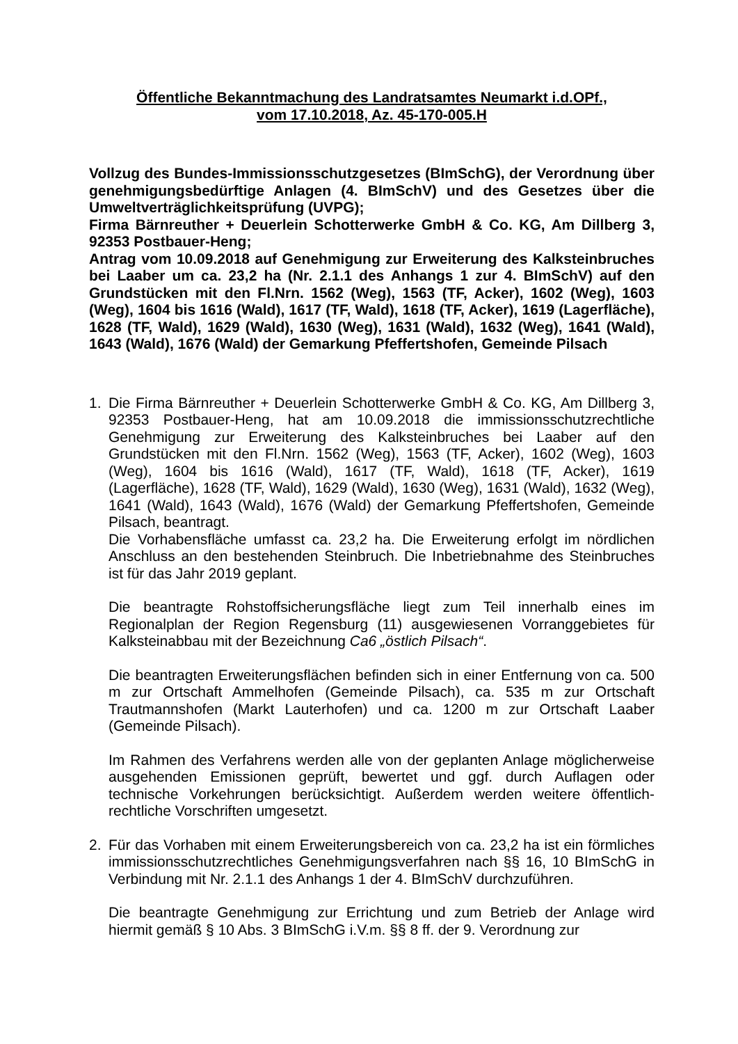Öffentliche Bekanntmachung des Landratsamtes Neumarkt i.d.OPf.,
vom 17.10.2018, Az. 45-170-005.H
Vollzug des Bundes-Immissionsschutzgesetzes (BImSchG), der Verordnung über genehmigungsbedürftige Anlagen (4. BImSchV) und des Gesetzes über die Umweltverträglichkeitsprüfung (UVPG);
Firma Bärnreuther + Deuerlein Schotterwerke GmbH & Co. KG, Am Dillberg 3, 92353 Postbauer-Heng;
Antrag vom 10.09.2018 auf Genehmigung zur Erweiterung des Kalksteinbruches bei Laaber um ca. 23,2 ha (Nr. 2.1.1 des Anhangs 1 zur 4. BImSchV) auf den Grundstücken mit den Fl.Nrn. 1562 (Weg), 1563 (TF, Acker), 1602 (Weg), 1603 (Weg), 1604 bis 1616 (Wald), 1617 (TF, Wald), 1618 (TF, Acker), 1619 (Lagerfläche), 1628 (TF, Wald), 1629 (Wald), 1630 (Weg), 1631 (Wald), 1632 (Weg), 1641 (Wald), 1643 (Wald), 1676 (Wald) der Gemarkung Pfeffertshofen, Gemeinde Pilsach
1. Die Firma Bärnreuther + Deuerlein Schotterwerke GmbH & Co. KG, Am Dillberg 3, 92353 Postbauer-Heng, hat am 10.09.2018 die immissionsschutzrechtliche Genehmigung zur Erweiterung des Kalksteinbruches bei Laaber auf den Grundstücken mit den Fl.Nrn. 1562 (Weg), 1563 (TF, Acker), 1602 (Weg), 1603 (Weg), 1604 bis 1616 (Wald), 1617 (TF, Wald), 1618 (TF, Acker), 1619 (Lagerfläche), 1628 (TF, Wald), 1629 (Wald), 1630 (Weg), 1631 (Wald), 1632 (Weg), 1641 (Wald), 1643 (Wald), 1676 (Wald) der Gemarkung Pfeffertshofen, Gemeinde Pilsach, beantragt.
Die Vorhabensfläche umfasst ca. 23,2 ha. Die Erweiterung erfolgt im nördlichen Anschluss an den bestehenden Steinbruch. Die Inbetriebnahme des Steinbruches ist für das Jahr 2019 geplant.
Die beantragte Rohstoffsicherungsfläche liegt zum Teil innerhalb eines im Regionalplan der Region Regensburg (11) ausgewiesenen Vorranggebietes für Kalksteinabbau mit der Bezeichnung Ca6 „östlich Pilsach“.
Die beantragten Erweiterungsflächen befinden sich in einer Entfernung von ca. 500 m zur Ortschaft Ammelhofen (Gemeinde Pilsach), ca. 535 m zur Ortschaft Trautmannshofen (Markt Lauterhofen) und ca. 1200 m zur Ortschaft Laaber (Gemeinde Pilsach).
Im Rahmen des Verfahrens werden alle von der geplanten Anlage möglicherweise ausgehenden Emissionen geprüft, bewertet und ggf. durch Auflagen oder technische Vorkehrungen berücksichtigt. Außerdem werden weitere öffentlich-rechtliche Vorschriften umgesetzt.
2. Für das Vorhaben mit einem Erweiterungsbereich von ca. 23,2 ha ist ein förmliches immissionsschutzrechtliches Genehmigungsverfahren nach §§ 16, 10 BImSchG in Verbindung mit Nr. 2.1.1 des Anhangs 1 der 4. BImSchV durchzuführen.
Die beantragte Genehmigung zur Errichtung und zum Betrieb der Anlage wird hiermit gemäß § 10 Abs. 3 BImSchG i.V.m. §§ 8 ff. der 9. Verordnung zur